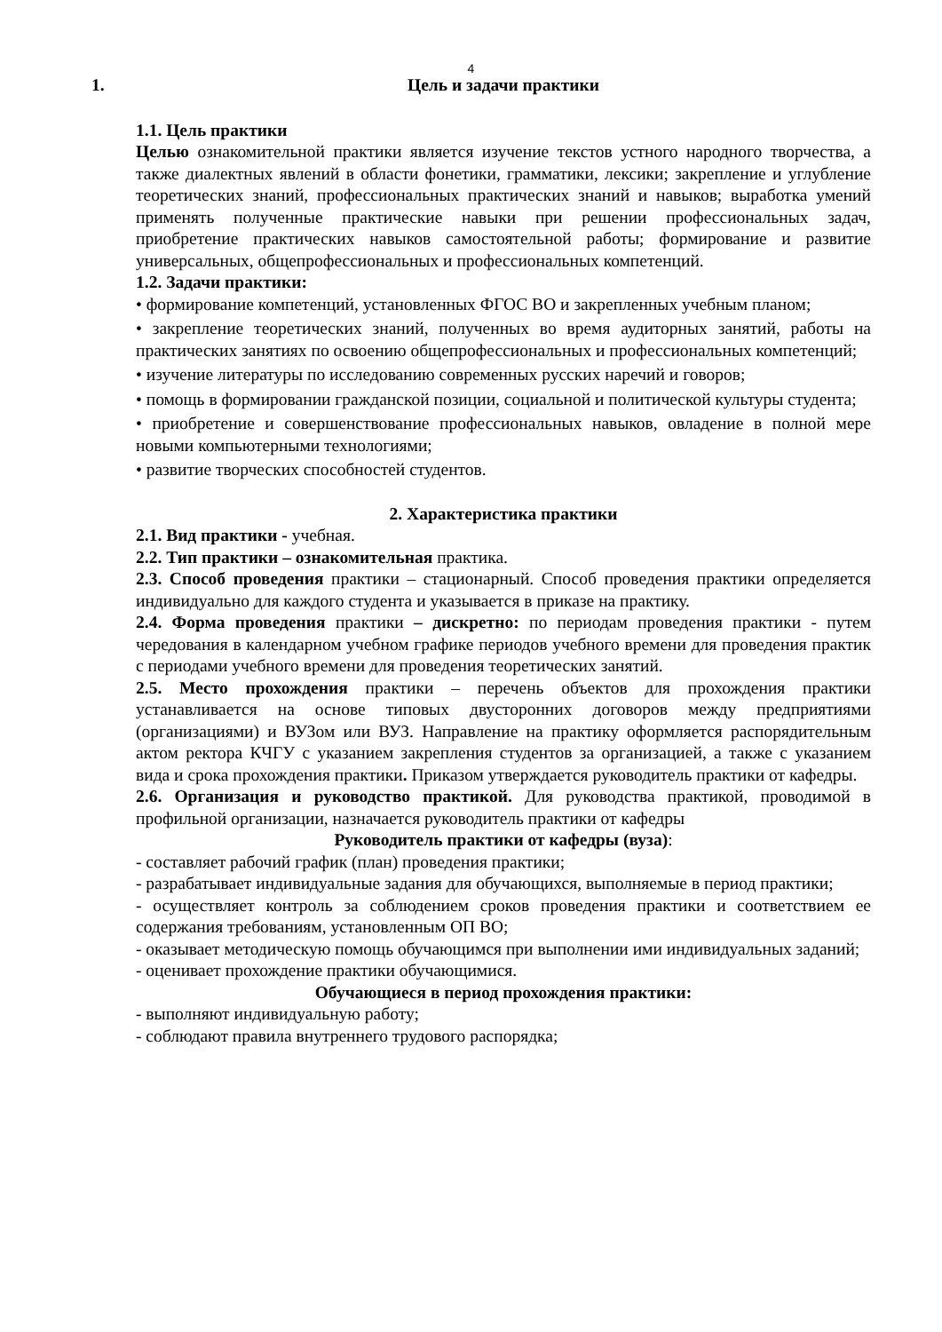4
1. Цель и задачи практики
1.1. Цель практики
Целью ознакомительной практики является изучение текстов устного народного творчества, а также диалектных явлений в области фонетики, грамматики, лексики; закрепление и углубление теоретических знаний, профессиональных практических знаний и навыков; выработка умений применять полученные практические навыки при решении профессиональных задач, приобретение практических навыков самостоятельной работы; формирование и развитие универсальных, общепрофессиональных и профессиональных компетенций.
1.2. Задачи практики:
• формирование компетенций, установленных ФГОС ВО и закрепленных учебным планом;
• закрепление теоретических знаний, полученных во время аудиторных занятий, работы на практических занятиях по освоению общепрофессиональных и профессиональных компетенций;
• изучение литературы по исследованию современных русских наречий и говоров;
• помощь в формировании гражданской позиции, социальной и политической культуры студента;
• приобретение и совершенствование профессиональных навыков, овладение в полной мере новыми компьютерными технологиями;
• развитие творческих способностей студентов.
2. Характеристика практики
2.1. Вид практики - учебная.
2.2. Тип практики – ознакомительная практика.
2.3. Способ проведения практики – стационарный. Способ проведения практики определяется индивидуально для каждого студента и указывается в приказе на практику.
2.4. Форма проведения практики – дискретно: по периодам проведения практики - путем чередования в календарном учебном графике периодов учебного времени для проведения практик с периодами учебного времени для проведения теоретических занятий.
2.5. Место прохождения практики – перечень объектов для прохождения практики устанавливается на основе типовых двусторонних договоров между предприятиями (организациями) и ВУЗом или ВУЗ. Направление на практику оформляется распорядительным актом ректора КЧГУ с указанием закрепления студентов за организацией, а также с указанием вида и срока прохождения практики. Приказом утверждается руководитель практики от кафедры.
2.6. Организация и руководство практикой. Для руководства практикой, проводимой в профильной организации, назначается руководитель практики от кафедры
Руководитель практики от кафедры (вуза):
- составляет рабочий график (план) проведения практики;
- разрабатывает индивидуальные задания для обучающихся, выполняемые в период практики;
- осуществляет контроль за соблюдением сроков проведения практики и соответствием ее содержания требованиям, установленным ОП ВО;
- оказывает методическую помощь обучающимся при выполнении ими индивидуальных заданий;
- оценивает прохождение практики обучающимися.
Обучающиеся в период прохождения практики:
- выполняют индивидуальную работу;
- соблюдают правила внутреннего трудового распорядка;